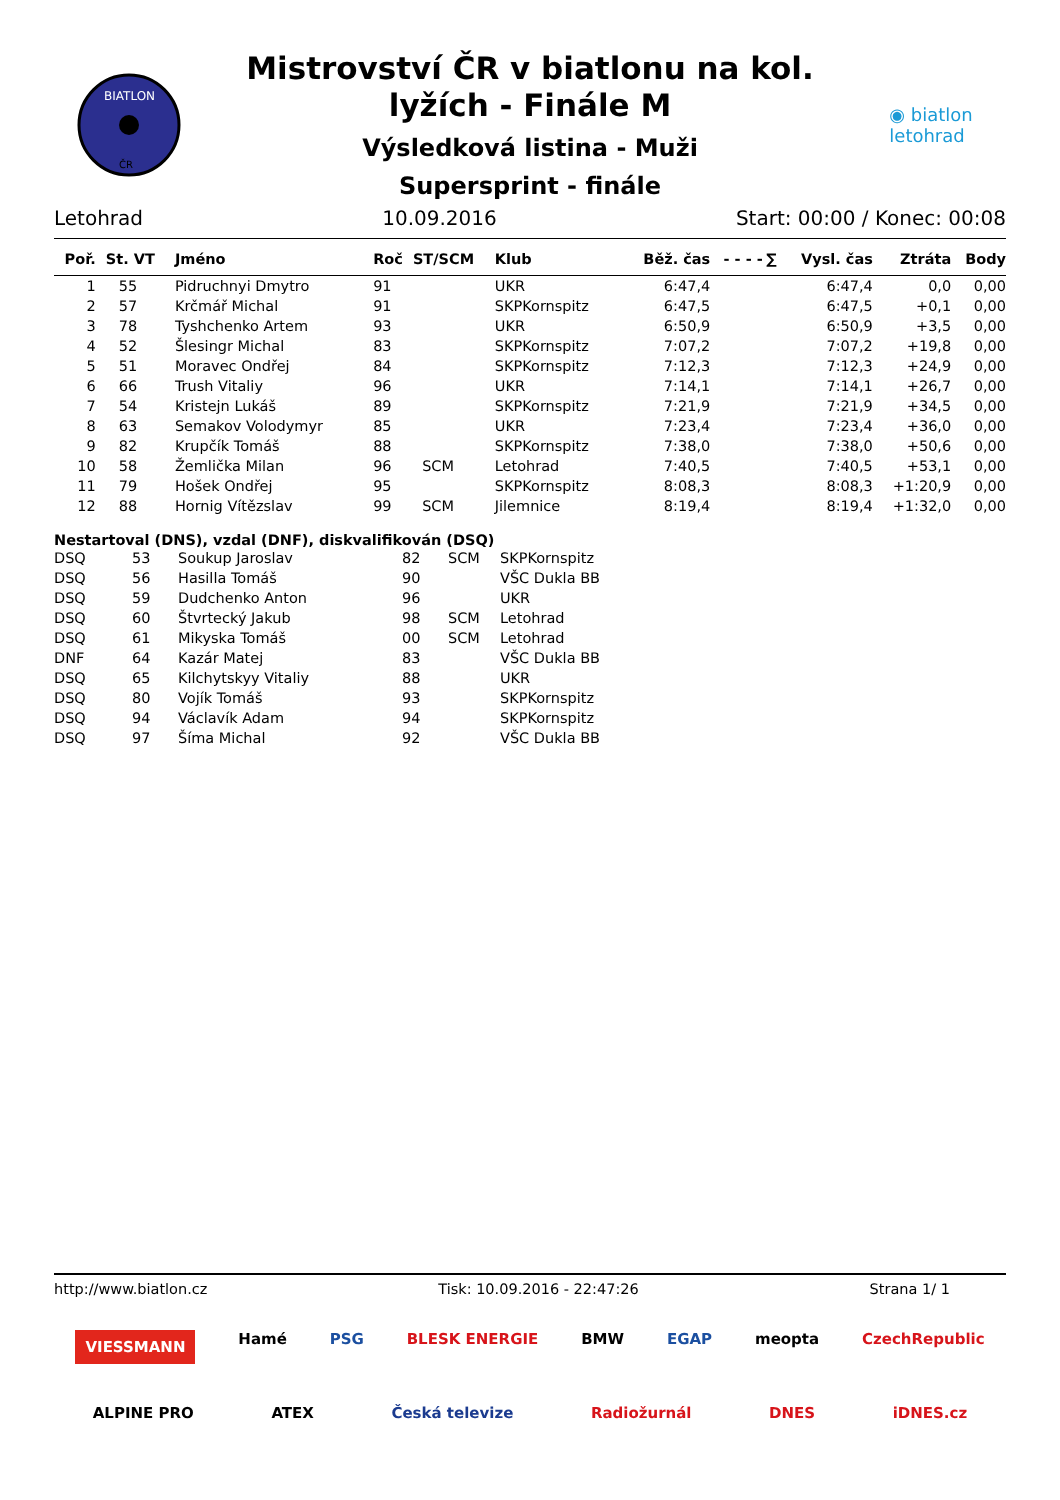BIATLON
ČR
Mistrovství ČR v biatlonu na kol.
lyžích - Finále M
Výsledková listina - Muži
Supersprint - finále
◉ biatlon
letohrad
Letohrad 10.09.2016 Start: 00:00 / Konec: 00:08
| Poř. | St. VT | Jméno | Roč | ST/SCM | Klub | Běž. čas | - - - - | ∑ | Vysl. čas | Ztráta | Body |
| --- | --- | --- | --- | --- | --- | --- | --- | --- | --- | --- | --- |
| 1 | 55 | Pidruchnyi Dmytro | 91 | | UKR | 6:47,4 | | | 6:47,4 | 0,0 | 0,00 |
| 2 | 57 | Krčmář Michal | 91 | | SKPKornspitz | 6:47,5 | | | 6:47,5 | +0,1 | 0,00 |
| 3 | 78 | Tyshchenko Artem | 93 | | UKR | 6:50,9 | | | 6:50,9 | +3,5 | 0,00 |
| 4 | 52 | Šlesingr Michal | 83 | | SKPKornspitz | 7:07,2 | | | 7:07,2 | +19,8 | 0,00 |
| 5 | 51 | Moravec Ondřej | 84 | | SKPKornspitz | 7:12,3 | | | 7:12,3 | +24,9 | 0,00 |
| 6 | 66 | Trush Vitaliy | 96 | | UKR | 7:14,1 | | | 7:14,1 | +26,7 | 0,00 |
| 7 | 54 | Kristejn Lukáš | 89 | | SKPKornspitz | 7:21,9 | | | 7:21,9 | +34,5 | 0,00 |
| 8 | 63 | Semakov Volodymyr | 85 | | UKR | 7:23,4 | | | 7:23,4 | +36,0 | 0,00 |
| 9 | 82 | Krupčík Tomáš | 88 | | SKPKornspitz | 7:38,0 | | | 7:38,0 | +50,6 | 0,00 |
| 10 | 58 | Žemlička Milan | 96 | SCM | Letohrad | 7:40,5 | | | 7:40,5 | +53,1 | 0,00 |
| 11 | 79 | Hošek Ondřej | 95 | | SKPKornspitz | 8:08,3 | | | 8:08,3 | +1:20,9 | 0,00 |
| 12 | 88 | Hornig Vítězslav | 99 | SCM | Jilemnice | 8:19,4 | | | 8:19,4 | +1:32,0 | 0,00 |
Nestartoval (DNS), vzdal (DNF), diskvalifikován (DSQ)
| DSQ | 53 | Soukup Jaroslav | 82 | SCM | SKPKornspitz |
| DSQ | 56 | Hasilla Tomáš | 90 | | VŠC Dukla BB |
| DSQ | 59 | Dudchenko Anton | 96 | | UKR |
| DSQ | 60 | Štvrtecký Jakub | 98 | SCM | Letohrad |
| DSQ | 61 | Mikyska Tomáš | 00 | SCM | Letohrad |
| DNF | 64 | Kazár Matej | 83 | | VŠC Dukla BB |
| DSQ | 65 | Kilchytskyy Vitaliy | 88 | | UKR |
| DSQ | 80 | Vojík Tomáš | 93 | | SKPKornspitz |
| DSQ | 94 | Václavík Adam | 94 | | SKPKornspitz |
| DSQ | 97 | Šíma Michal | 92 | | VŠC Dukla BB |
http://www.biatlon.cz Tisk: 10.09.2016 - 22:47:26 Strana 1/ 1
VIESSMANN Hamé PSG BLESK ENERGIE BMW EGAP meopta CzechRepublic
ALPINE PRO ATEX Česká televize Radiožurnál DNES iDNES.cz